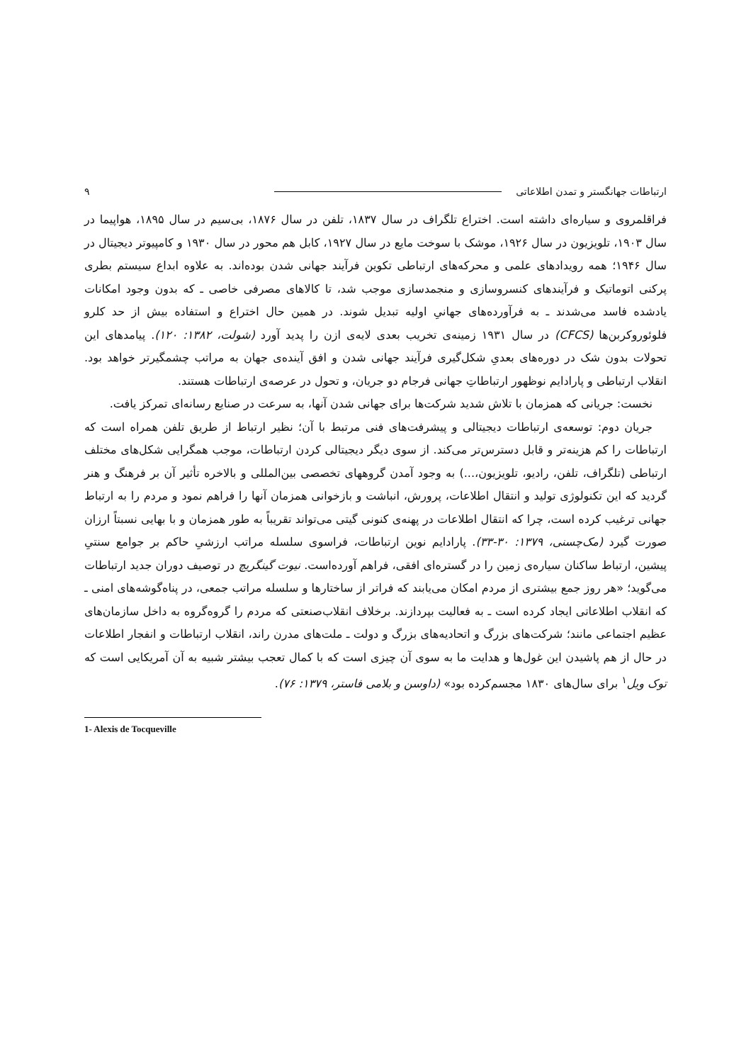ارتباطات جهانگستر و تمدن اطلاعاتی ۹
فراقلمروی و سیاره‌ای داشته است. اختراع تلگراف در سال ۱۸۳۷، تلفن در سال ۱۸۷۶، بی‌سیم در سال ۱۸۹۵، هواپیما در سال ۱۹۰۳، تلویزیون در سال ۱۹۲۶، موشک با سوخت مایع در سال ۱۹۲۷، کابل هم محور در سال ۱۹۳۰ و کامپیوتر دیجیتال در سال ۱۹۴۶؛ همه رویدادهای علمی و محرکه‌های ارتباطی تکوین فرآیند جهانی شدن بوده‌اند. به علاوه ابداع سیستم بطری پرکنی اتوماتیک و فرآیندهای کنسروسازی و منجمدسازی موجب شد، تا کالاهای مصرفی خاصی ـ که بدون وجود امکانات یادشده فاسد می‌شدند ـ به فرآورده‌های جهانیِ اولیه تبدیل شوند. در همین حال اختراع و استفاده بیش از حد کلرو فلوئوروکربن‌ها (CFCS) در سال ۱۹۳۱ زمینه‌ی تخریب بعدی لایه‌ی ازن را پدید آورد (شولت، ۱۳۸۲: ۱۲۰). پیامدهای این تحولات بدون شک در دوره‌های بعدیِ شکل‌گیری فرآیند جهانی شدن و افق آینده‌ی جهان به مراتب چشمگیرتر خواهد بود. انقلاب ارتباطی و پارادایم نوظهور ارتباطاتِ جهانی فرجام دو جریان، و تحول در عرصه‌ی ارتباطات هستند.
نخست: جریانی که همزمان با تلاش شدید شرکت‌ها برای جهانی شدن آنها، به سرعت در صنایع رسانه‌ای تمرکز یافت.
جریان دوم: توسعه‌ی ارتباطات دیجیتالی و پیشرفت‌های فنی مرتبط با آن؛ نظیر ارتباط از طریق تلفن همراه است که ارتباطات را کم هزینه‌تر و قابل دسترس‌تر می‌کند. از سوی دیگر دیجیتالی کردن ارتباطات، موجب همگرایی شکل‌های مختلف ارتباطی (تلگراف، تلفن، رادیو، تلویزیون،...) به وجود آمدن گروههای تخصصی بین‌المللی و بالاخره تأثیر آن بر فرهنگ و هنر گردید که این تکنولوژی تولید و انتقال اطلاعات، پرورش، انباشت و بازخوانی همزمان آنها را فراهم نمود و مردم را به ارتباط جهانی ترغیب کرده است، چرا که انتقال اطلاعات در پهنه‌ی کنونی گیتی می‌تواند تقریباً به طور همزمان و با بهایی نسبتاً ارزان صورت گیرد (مک‌چسنی، ۱۳۷۹: ۳۰-۳۳). پارادایم نوین ارتباطات، فراسوی سلسله مراتب ارزشیِ حاکم بر جوامع سنتیِ پیشین، ارتباط ساکنان سیاره‌ی زمین را در گستره‌ای افقی، فراهم آورده‌است. نیوت گینگریچ در توصیف دوران جدید ارتباطات می‌گوید؛ «هر روز جمع بیشتری از مردم امکان می‌یابند که فراتر از ساختارها و سلسله مراتب جمعی، در پناه‌گوشه‌های امنی ـ که انقلاب اطلاعاتی ایجاد کرده است ـ به فعالیت بپردازند. برخلاف انقلاب‌صنعتی که مردم را گروه‌گروه به داخل سازمان‌های عظیم اجتماعی مانند؛ شرکت‌های بزرگ و اتحادیه‌های بزرگ و دولت ـ ملت‌های مدرن راند، انقلاب ارتباطات و انفجار اطلاعات در حال از هم پاشیدن این غول‌ها و هدایت ما به سوی آن چیزی است که با کمال تعجب بیشتر شبیه به آن آمریکایی است که توک ویل<sup>۱</sup> برای سال‌های ۱۸۳۰ مجسم‌کرده بود» (داوسن و بلامی فاستر، ۱۳۷۹: ۷۶).
1- Alexis de Tocqueville